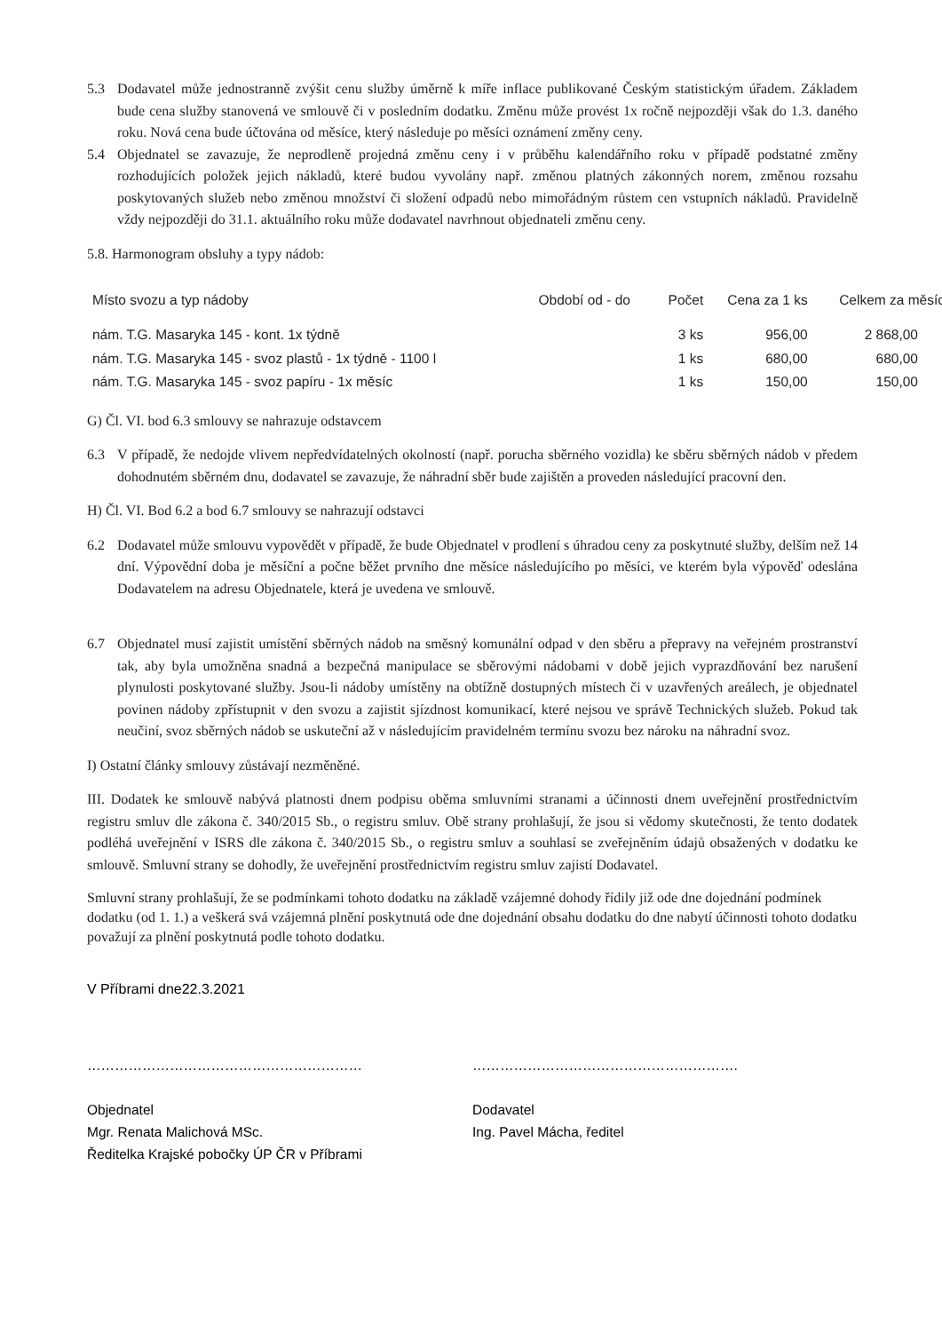5.3 Dodavatel může jednostranně zvýšit cenu služby úměrně k míře inflace publikované Českým statistickým úřadem. Základem bude cena služby stanovená ve smlouvě či v posledním dodatku. Změnu může provést 1x ročně nejpozději však do 1.3. daného roku. Nová cena bude účtována od měsíce, který následuje po měsíci oznámení změny ceny.
5.4 Objednatel se zavazuje, že neprodleně projedná změnu ceny i v průběhu kalendářního roku v případě podstatné změny rozhodujících položek jejich nákladů, které budou vyvolány např. změnou platných zákonných norem, změnou rozsahu poskytovaných služeb nebo změnou množství či složení odpadů nebo mimořádným růstem cen vstupních nákladů. Pravidelně vždy nejpozději do 31.1. aktuálního roku může dodavatel navrhnout objednateli změnu ceny.
5.8. Harmonogram obsluhy a typy nádob:
| Místo svozu a typ nádoby | Období od - do | Počet | Cena za 1 ks | Celkem za měsíc |
| --- | --- | --- | --- | --- |
| nám. T.G. Masaryka 145 - kont. 1x týdně | | 3 ks | 956,00 | 2 868,00 |
| nám. T.G. Masaryka 145 - svoz plastů - 1x týdně - 1100 l | | 1 ks | 680,00 | 680,00 |
| nám. T.G. Masaryka 145 - svoz papíru - 1x měsíc | | 1 ks | 150,00 | 150,00 |
G) Čl. VI. bod 6.3 smlouvy se nahrazuje odstavcem
6.3 V případě, že nedojde vlivem nepředvídatelných okolností (např. porucha sběrného vozidla) ke sběru sběrných nádob v předem dohodnutém sběrném dnu, dodavatel se zavazuje, že náhradní sběr bude zajištěn a proveden následující pracovní den.
H) Čl. VI. Bod 6.2 a bod 6.7 smlouvy se nahrazují odstavci
6.2 Dodavatel může smlouvu vypovědět v případě, že bude Objednatel v prodlení s úhradou ceny za poskytnuté služby, delším než 14 dní. Výpovědní doba je měsíční a počne běžet prvního dne měsíce následujícího po měsíci, ve kterém byla výpověď odeslána Dodavatelem na adresu Objednatele, která je uvedena ve smlouvě.
6.7 Objednatel musí zajistit umístění sběrných nádob na směsný komunální odpad v den sběru a přepravy na veřejném prostranství tak, aby byla umožněna snadná a bezpečná manipulace se sběrovými nádobami v době jejich vyprazdňování bez narušení plynulosti poskytované služby. Jsou-li nádoby umístěny na obtížně dostupných místech či v uzavřených areálech, je objednatel povinen nádoby zpřístupnit v den svozu a zajistit sjízdnost komunikací, které nejsou ve správě Technických služeb. Pokud tak neučiní, svoz sběrných nádob se uskuteční až v následujícím pravidelném termínu svozu bez nároku na náhradní svoz.
I) Ostatní články smlouvy zůstávají nezměněné.
III. Dodatek ke smlouvě nabývá platnosti dnem podpisu oběma smluvními stranami a účinnosti dnem uveřejnění prostřednictvím registru smluv dle zákona č. 340/2015 Sb., o registru smluv. Obě strany prohlašují, že jsou si vědomy skutečnosti, že tento dodatek podléhá uveřejnění v ISRS dle zákona č. 340/2015 Sb., o registru smluv a souhlasí se zveřejněním údajů obsažených v dodatku ke smlouvě. Smluvní strany se dohodly, že uveřejnění prostřednictvím registru smluv zajistí Dodavatel.
Smluvní strany prohlašují, že se podmínkami tohoto dodatku na základě vzájemné dohody řídily již ode dne dojednání podmínek dodatku (od 1. 1.) a veškerá svá vzájemná plnění poskytnutá ode dne dojednání obsahu dodatku do dne nabytí účinnosti tohoto dodatku považují za plnění poskytnutá podle tohoto dodatku.
V Příbrami dne22.3.2021
……………………………………………………
Objednatel
Mgr. Renata Malichová MSc.
Ředitelka Krajské pobočky ÚP ČR v Příbrami
………………………………………………….
Dodavatel
Ing. Pavel Mácha, ředitel